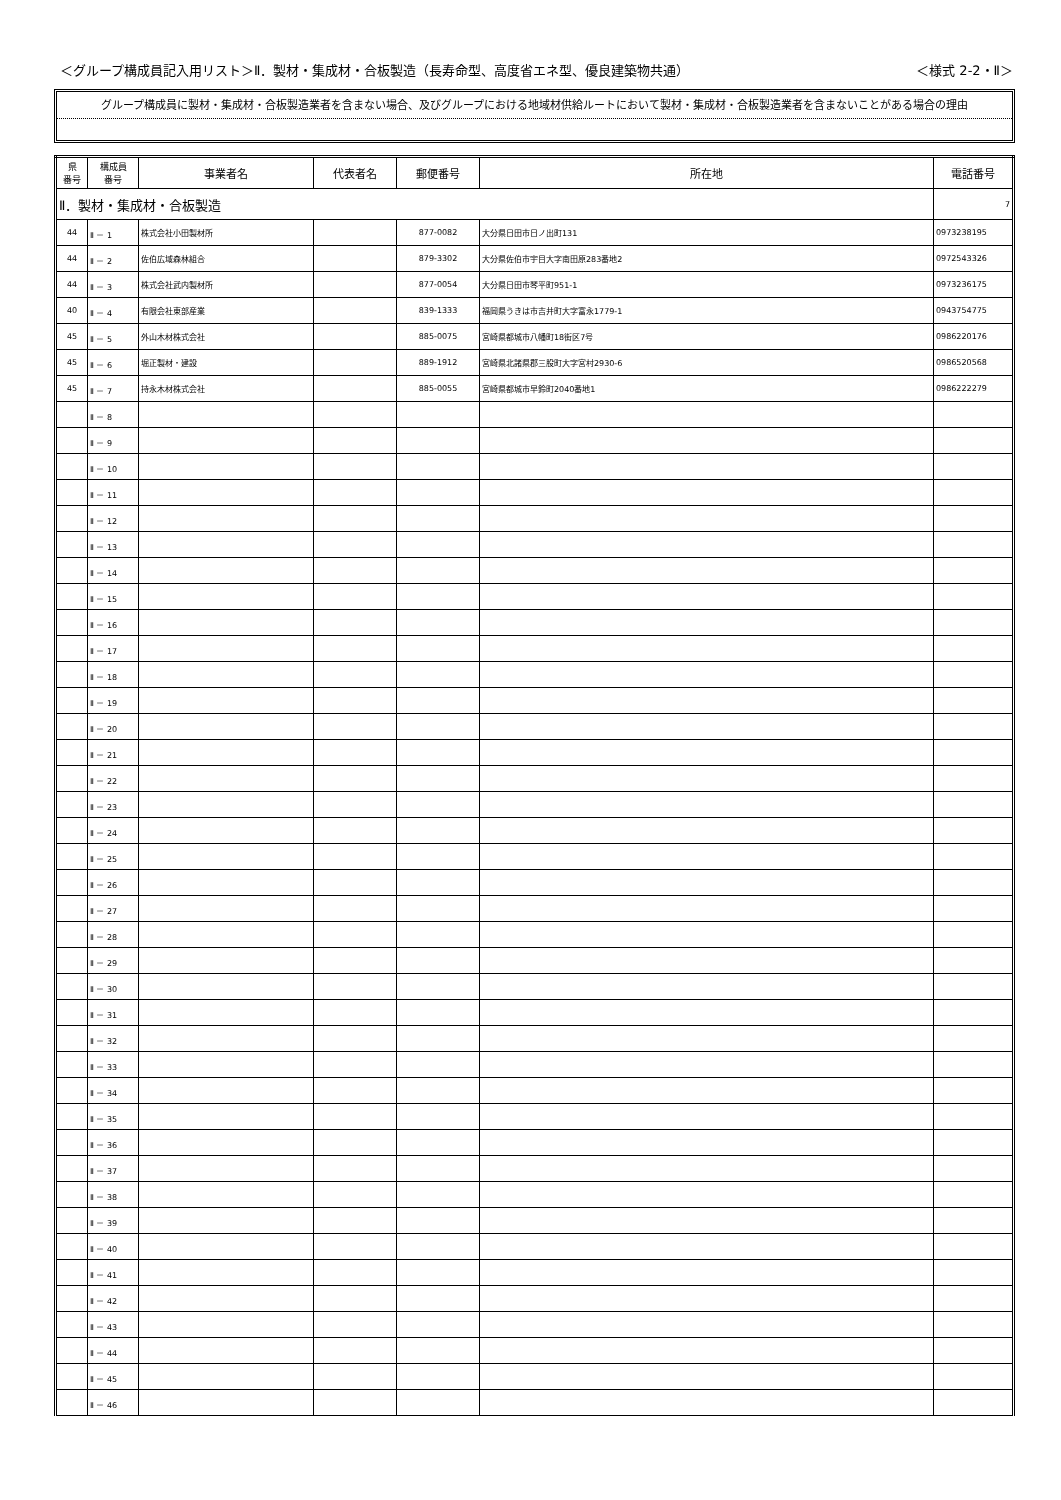＜グループ構成員記入用リスト＞Ⅱ．製材・集成材・合板製造（長寿命型、高度省エネ型、優良建築物共通） ＜様式 2-2・Ⅱ＞
グループ構成員に製材・集成材・合板製造業者を含まない場合、及びグループにおける地域材供給ルートにおいて製材・集成材・合板製造業者を含まないことがある場合の理由
| 県 番号 | 構成員 番号 | 事業者名 | 代表者名 | 郵便番号 | 所在地 | 電話番号 |
| --- | --- | --- | --- | --- | --- | --- |
| Ⅱ．製材・集成材・合板製造 | | | | | | 7 |
| 44 | Ⅱ － 1 | 株式会社小田製材所 | | 877-0082 | 大分県日田市日ノ出町131 | 0973238195 |
| 44 | Ⅱ － 2 | 佐伯広域森林組合 | | 879-3302 | 大分県佐伯市宇目大字南田原283番地2 | 0972543326 |
| 44 | Ⅱ － 3 | 株式会社武内製材所 | | 877-0054 | 大分県日田市琴平町951-1 | 0973236175 |
| 40 | Ⅱ － 4 | 有限会社東部産業 | | 839-1333 | 福岡県うきは市吉井町大字富永1779-1 | 0943754775 |
| 45 | Ⅱ － 5 | 外山木材株式会社 | | 885-0075 | 宮崎県都城市八幡町18街区7号 | 0986220176 |
| 45 | Ⅱ － 6 | 堀正製材・建設 | | 889-1912 | 宮崎県北諸県郡三股町大字宮村2930-6 | 0986520568 |
| 45 | Ⅱ － 7 | 持永木材株式会社 | | 885-0055 | 宮崎県都城市早鈴町2040番地1 | 0986222279 |
| | Ⅱ － 8 | | | | | |
| | Ⅱ － 9 | | | | | |
| | Ⅱ － 10 | | | | | |
| | Ⅱ － 11 | | | | | |
| | Ⅱ － 12 | | | | | |
| | Ⅱ － 13 | | | | | |
| | Ⅱ － 14 | | | | | |
| | Ⅱ － 15 | | | | | |
| | Ⅱ － 16 | | | | | |
| | Ⅱ － 17 | | | | | |
| | Ⅱ － 18 | | | | | |
| | Ⅱ － 19 | | | | | |
| | Ⅱ － 20 | | | | | |
| | Ⅱ － 21 | | | | | |
| | Ⅱ － 22 | | | | | |
| | Ⅱ － 23 | | | | | |
| | Ⅱ － 24 | | | | | |
| | Ⅱ － 25 | | | | | |
| | Ⅱ － 26 | | | | | |
| | Ⅱ － 27 | | | | | |
| | Ⅱ － 28 | | | | | |
| | Ⅱ － 29 | | | | | |
| | Ⅱ － 30 | | | | | |
| | Ⅱ － 31 | | | | | |
| | Ⅱ － 32 | | | | | |
| | Ⅱ － 33 | | | | | |
| | Ⅱ － 34 | | | | | |
| | Ⅱ － 35 | | | | | |
| | Ⅱ － 36 | | | | | |
| | Ⅱ － 37 | | | | | |
| | Ⅱ － 38 | | | | | |
| | Ⅱ － 39 | | | | | |
| | Ⅱ － 40 | | | | | |
| | Ⅱ － 41 | | | | | |
| | Ⅱ － 42 | | | | | |
| | Ⅱ － 43 | | | | | |
| | Ⅱ － 44 | | | | | |
| | Ⅱ － 45 | | | | | |
| | Ⅱ － 46 | | | | | |